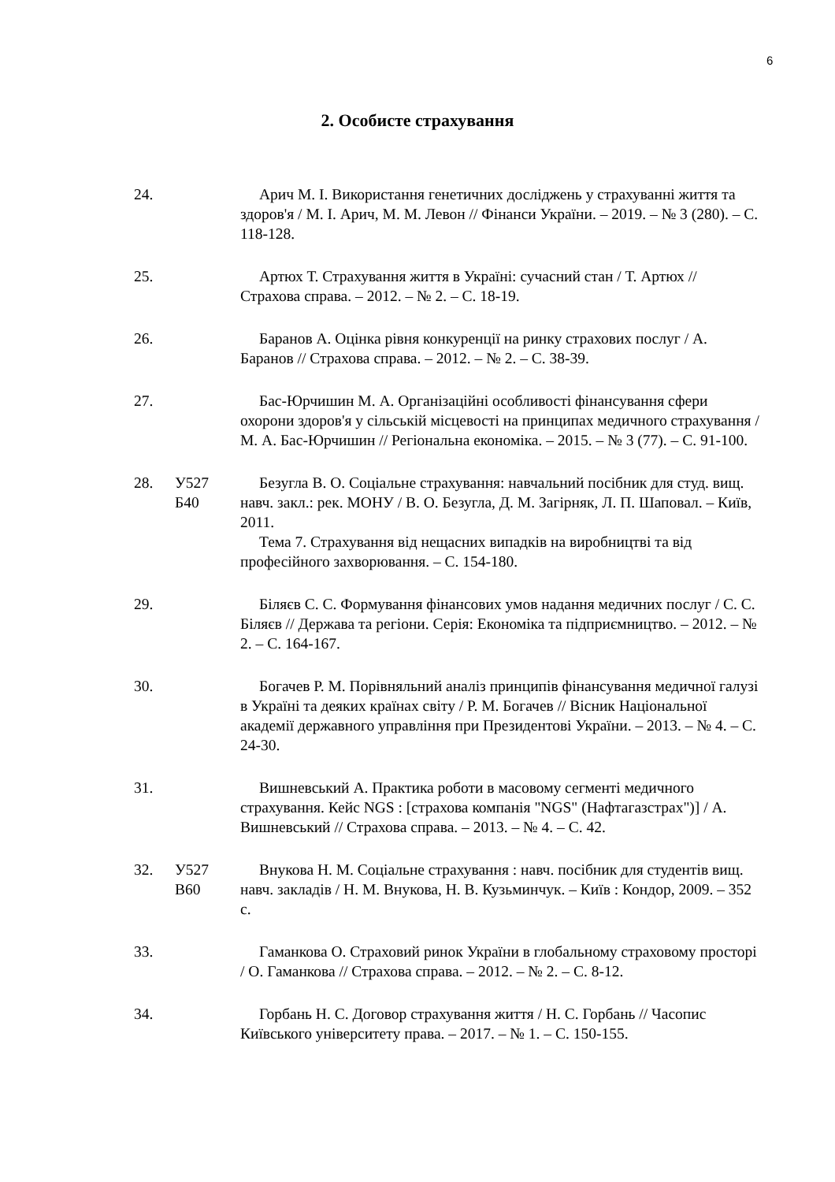6
2. Особисте страхування
24. Арич М. І. Використання генетичних досліджень у страхуванні життя та здоров'я / М. І. Арич, М. М. Левон // Фінанси України. – 2019. – № 3 (280). – С. 118-128.
25. Артюх Т. Страхування життя в Україні: сучасний стан / Т. Артюх // Страхова справа. – 2012. – № 2. – С. 18-19.
26. Баранов А. Оцінка рівня конкуренції на ринку страхових послуг / А. Баранов // Страхова справа. – 2012. – № 2. – С. 38-39.
27. Бас-Юрчишин М. А. Організаційні особливості фінансування сфери охорони здоров'я у сільській місцевості на принципах медичного страхування / М. А. Бас-Юрчишин // Регіональна економіка. – 2015. – № 3 (77). – С. 91-100.
28. У527
Б40
Безугла В. О. Соціальне страхування: навчальний посібник для студ. вищ. навч. закл.: рек. МОНУ / В. О. Безугла, Д. М. Загірняк, Л. П. Шаповал. – Київ, 2011.
Тема 7. Страхування від нещасних випадків на виробництві та від професійного захворювання. – С. 154-180.
29. Біляєв С. С. Формування фінансових умов надання медичних послуг / С. С. Біляєв // Держава та регіони. Серія: Економіка та підприємництво. – 2012. – № 2. – С. 164-167.
30. Богачев Р. М. Порівняльний аналіз принципів фінансування медичної галузі в Україні та деяких країнах світу / Р. М. Богачев // Вісник Національної академії державного управління при Президентові України. – 2013. – № 4. – С. 24-30.
31. Вишневський А. Практика роботи в масовому сегменті медичного страхування. Кейс NGS : [страхова компанія "NGS" (Нафтагазстрах")] / А. Вишневський // Страхова справа. – 2013. – № 4. – С. 42.
32. У527
В60
Внукова Н. М. Соціальне страхування : навч. посібник для студентів вищ. навч. закладів / Н. М. Внукова, Н. В. Кузьминчук. – Київ : Кондор, 2009. – 352 с.
33. Гаманкова О. Страховий ринок України в глобальному страховому просторі / О. Гаманкова // Страхова справа. – 2012. – № 2. – С. 8-12.
34. Горбань Н. С. Договор страхування життя / Н. С. Горбань // Часопис Київського університету права. – 2017. – № 1. – С. 150-155.